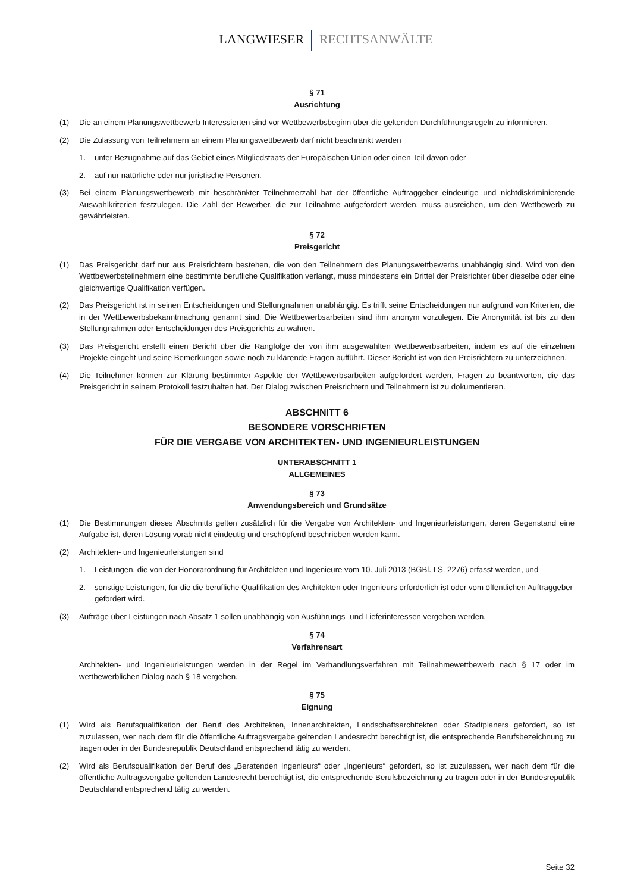LANGWIESER RECHTSANWÄLTE
§ 71
Ausrichtung
(1) Die an einem Planungswettbewerb Interessierten sind vor Wettbewerbsbeginn über die geltenden Durchführungsregeln zu informieren.
(2) Die Zulassung von Teilnehmern an einem Planungswettbewerb darf nicht beschränkt werden
1. unter Bezugnahme auf das Gebiet eines Mitgliedstaats der Europäischen Union oder einen Teil davon oder
2. auf nur natürliche oder nur juristische Personen.
(3) Bei einem Planungswettbewerb mit beschränkter Teilnehmerzahl hat der öffentliche Auftraggeber eindeutige und nichtdiskriminierende Auswahlkriterien festzulegen. Die Zahl der Bewerber, die zur Teilnahme aufgefordert werden, muss ausreichen, um den Wettbewerb zu gewährleisten.
§ 72
Preisgericht
(1) Das Preisgericht darf nur aus Preisrichtern bestehen, die von den Teilnehmern des Planungswettbewerbs unabhängig sind. Wird von den Wettbewerbsteilnehmern eine bestimmte berufliche Qualifikation verlangt, muss mindestens ein Drittel der Preisrichter über dieselbe oder eine gleichwertige Qualifikation verfügen.
(2) Das Preisgericht ist in seinen Entscheidungen und Stellungnahmen unabhängig. Es trifft seine Entscheidungen nur aufgrund von Kriterien, die in der Wettbewerbsbekanntmachung genannt sind. Die Wettbewerbsarbeiten sind ihm anonym vorzulegen. Die Anonymität ist bis zu den Stellungnahmen oder Entscheidungen des Preisgerichts zu wahren.
(3) Das Preisgericht erstellt einen Bericht über die Rangfolge der von ihm ausgewählten Wettbewerbsarbeiten, indem es auf die einzelnen Projekte eingeht und seine Bemerkungen sowie noch zu klärende Fragen aufführt. Dieser Bericht ist von den Preisrichtern zu unterzeichnen.
(4) Die Teilnehmer können zur Klärung bestimmter Aspekte der Wettbewerbsarbeiten aufgefordert werden, Fragen zu beantworten, die das Preisgericht in seinem Protokoll festzuhalten hat. Der Dialog zwischen Preisrichtern und Teilnehmern ist zu dokumentieren.
ABSCHNITT 6
BESONDERE VORSCHRIFTEN
FÜR DIE VERGABE VON ARCHITEKTEN- UND INGENIEURLEISTUNGEN
UNTERABSCHNITT 1
ALLGEMEINES
§ 73
Anwendungsbereich und Grundsätze
(1) Die Bestimmungen dieses Abschnitts gelten zusätzlich für die Vergabe von Architekten- und Ingenieurleistungen, deren Gegenstand eine Aufgabe ist, deren Lösung vorab nicht eindeutig und erschöpfend beschrieben werden kann.
(2) Architekten- und Ingenieurleistungen sind
1. Leistungen, die von der Honorarordnung für Architekten und Ingenieure vom 10. Juli 2013 (BGBl. I S. 2276) erfasst werden, und
2. sonstige Leistungen, für die die berufliche Qualifikation des Architekten oder Ingenieurs erforderlich ist oder vom öffentlichen Auftraggeber gefordert wird.
(3) Aufträge über Leistungen nach Absatz 1 sollen unabhängig von Ausführungs- und Lieferinteressen vergeben werden.
§ 74
Verfahrensart
Architekten- und Ingenieurleistungen werden in der Regel im Verhandlungsverfahren mit Teilnahmewettbewerb nach § 17 oder im wettbewerblichen Dialog nach § 18 vergeben.
§ 75
Eignung
(1) Wird als Berufsqualifikation der Beruf des Architekten, Innenarchitekten, Landschaftsarchitekten oder Stadtplaners gefordert, so ist zuzulassen, wer nach dem für die öffentliche Auftragsvergabe geltenden Landesrecht berechtigt ist, die entsprechende Berufsbezeichnung zu tragen oder in der Bundesrepublik Deutschland entsprechend tätig zu werden.
(2) Wird als Berufsqualifikation der Beruf des „Beratenden Ingenieurs“ oder „Ingenieurs“ gefordert, so ist zuzulassen, wer nach dem für die öffentliche Auftragsvergabe geltenden Landesrecht berechtigt ist, die entsprechende Berufsbezeichnung zu tragen oder in der Bundesrepublik Deutschland entsprechend tätig zu werden.
Seite 32